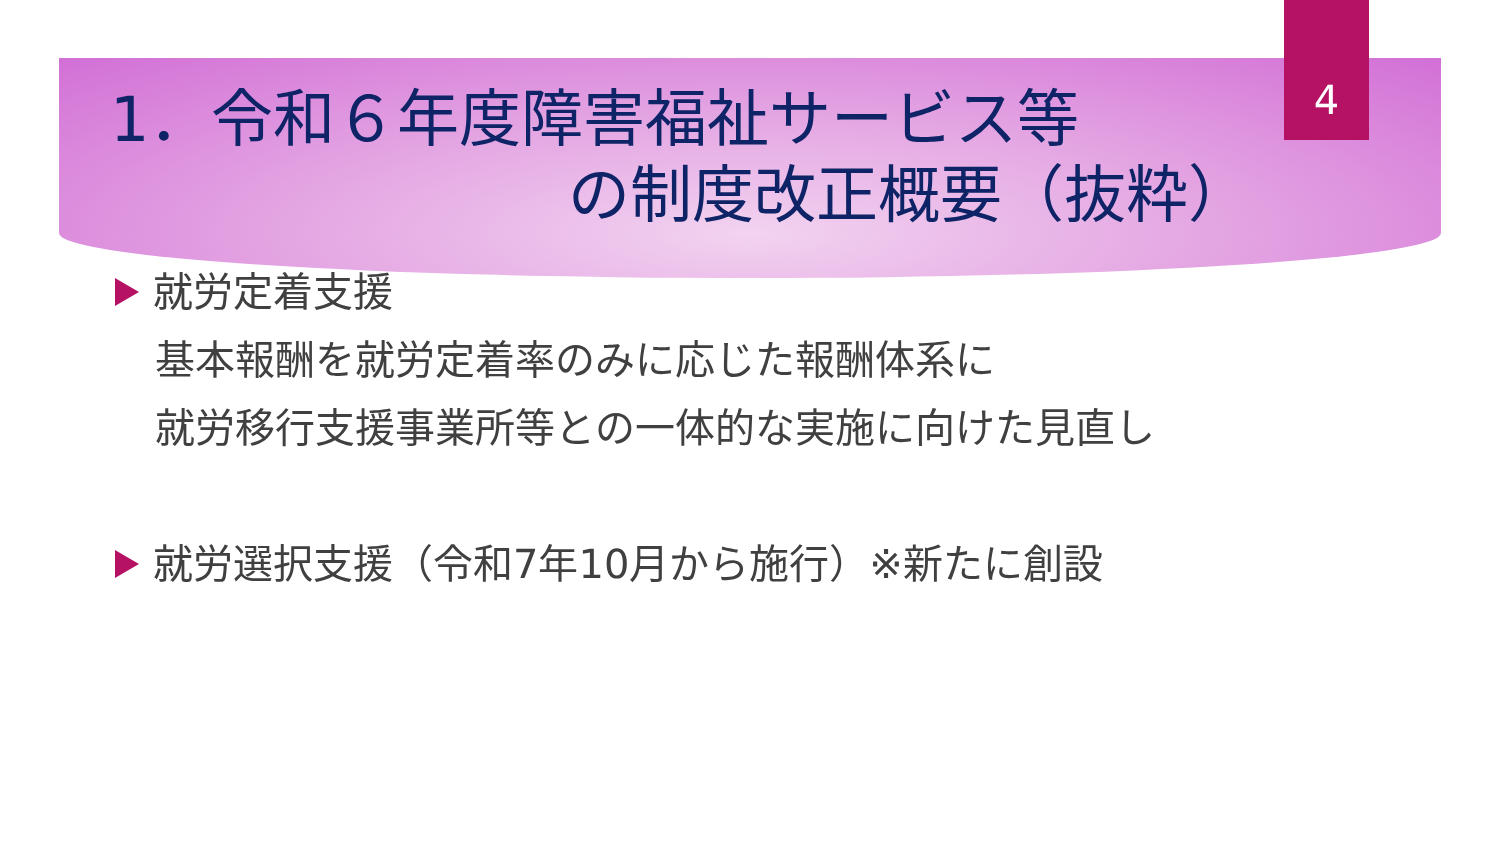4
1．令和６年度障害福祉サービス等
の制度改正概要（抜粋）
就労定着支援
基本報酬を就労定着率のみに応じた報酬体系に
就労移行支援事業所等との一体的な実施に向けた見直し
就労選択支援（令和7年10月から施行）※新たに創設